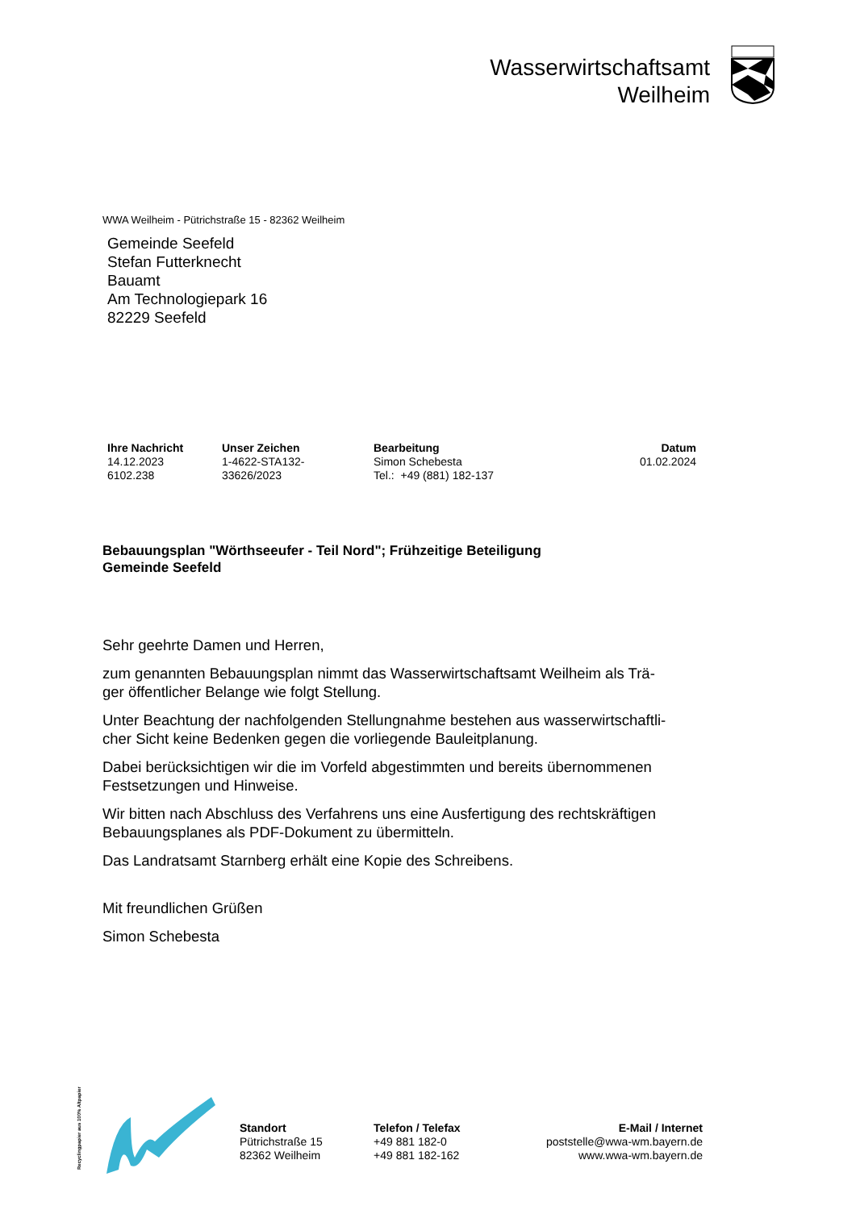Wasserwirtschaftsamt
Weilheim
WWA Weilheim - Pütrichstraße 15 - 82362 Weilheim
Gemeinde Seefeld
Stefan Futterknecht
Bauamt
Am Technologiepark 16
82229 Seefeld
Ihre Nachricht
14.12.2023
6102.238
Unser Zeichen
1-4622-STA132-
33626/2023
Bearbeitung
Simon Schebesta
Tel.: +49 (881) 182-137
Datum
01.02.2024
Bebauungsplan "Wörthseeufer - Teil Nord"; Frühzeitige Beteiligung
Gemeinde Seefeld
Sehr geehrte Damen und Herren,
zum genannten Bebauungsplan nimmt das Wasserwirtschaftsamt Weilheim als Trä-
ger öffentlicher Belange wie folgt Stellung.
Unter Beachtung der nachfolgenden Stellungnahme bestehen aus wasserwirtschaftli-
cher Sicht keine Bedenken gegen die vorliegende Bauleitplanung.
Dabei berücksichtigen wir die im Vorfeld abgestimmten und bereits übernommenen
Festsetzungen und Hinweise.
Wir bitten nach Abschluss des Verfahrens uns eine Ausfertigung des rechtskräftigen
Bebauungsplanes als PDF-Dokument zu übermitteln.
Das Landratsamt Starnberg erhält eine Kopie des Schreibens.
Mit freundlichen Grüßen
Simon Schebesta
Recyclingpapier aus 100% Altpapier
Standort
Pütrichstraße 15
82362 Weilheim
Telefon / Telefax
+49 881 182-0
+49 881 182-162
E-Mail / Internet
poststelle@wwa-wm.bayern.de
www.wwa-wm.bayern.de